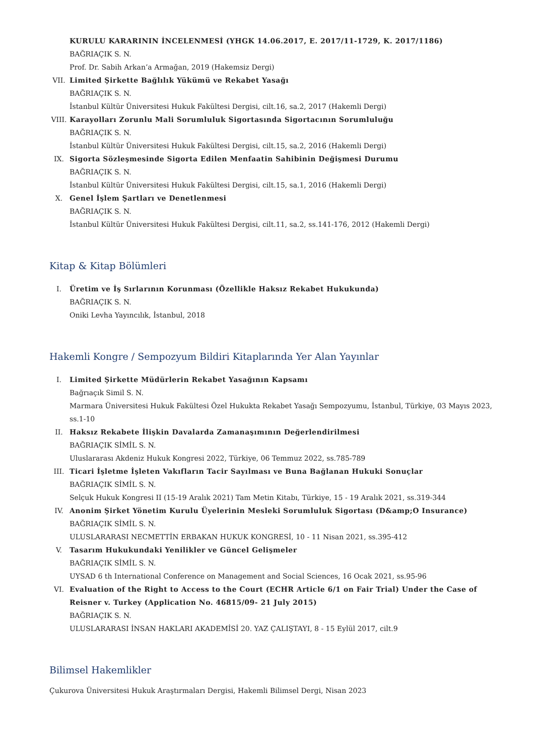KURULU KARARININ İNCELENMESİ (YHGK 14.06.2017, E. 2017/11-1729, K. 2017/1186)
BAĞRIAÇIK S. N.
Prof. Dr. Sabih Arkan’a Armağan, 2019 (Hakemsiz Dergi)
VII. Limited Şirkette Bağlılık Yükümü ve Rekabet Yasağı
BAĞRIAÇIK S. N.
İstanbul Kültür Üniversitesi Hukuk Fakültesi Dergisi, cilt.16, sa.2, 2017 (Hakemli Dergi)
VIII. Karayolları Zorunlu Mali Sorumluluk Sigortasında Sigortacının Sorumluluğu
BAĞRIAÇIK S. N.
İstanbul Kültür Üniversitesi Hukuk Fakültesi Dergisi, cilt.15, sa.2, 2016 (Hakemli Dergi)
IX. Sigorta Sözleşmesinde Sigorta Edilen Menfaatin Sahibinin Değişmesi Durumu
BAĞRIAÇIK S. N.
İstanbul Kültür Üniversitesi Hukuk Fakültesi Dergisi, cilt.15, sa.1, 2016 (Hakemli Dergi)
X. Genel İşlem Şartları ve Denetlenmesi
BAĞRIAÇIK S. N.
İstanbul Kültür Üniversitesi Hukuk Fakültesi Dergisi, cilt.11, sa.2, ss.141-176, 2012 (Hakemli Dergi)
Kitap & Kitap Bölümleri
I. Üretim ve İş Sırlarının Korunması (Özellikle Haksız Rekabet Hukukunda)
BAĞRIAÇIK S. N.
Oniki Levha Yayıncılık, İstanbul, 2018
Hakemli Kongre / Sempozyum Bildiri Kitaplarında Yer Alan Yayınlar
I. Limited Şirkette Müdürlerin Rekabet Yasağının Kapsamı
Bağrıaçık Simil S. N.
Marmara Üniversitesi Hukuk Fakültesi Özel Hukukta Rekabet Yasağı Sempozyumu, İstanbul, Türkiye, 03 Mayıs 2023, ss.1-10
II. Haksız Rekabete İlişkin Davalarda Zamanaşımının Değerlendirilmesi
BAĞRIAÇIK SİMİL S. N.
Uluslararası Akdeniz Hukuk Kongresi 2022, Türkiye, 06 Temmuz 2022, ss.785-789
III. Ticari İşletme İşleten Vakıfların Tacir Sayılması ve Buna Bağlanan Hukuki Sonuçlar
BAĞRIAÇIK SİMİL S. N.
Selçuk Hukuk Kongresi II (15-19 Aralık 2021) Tam Metin Kitabı, Türkiye, 15 - 19 Aralık 2021, ss.319-344
IV. Anonim Şirket Yönetim Kurulu Üyelerinin Mesleki Sorumluluk Sigortası (D&amp;O Insurance)
BAĞRIAÇIK SİMİL S. N.
ULUSLARARASI NECMETTİN ERBAKAN HUKUK KONGRESİ, 10 - 11 Nisan 2021, ss.395-412
V. Tasarım Hukukundaki Yenilikler ve Güncel Gelişmeler
BAĞRIAÇIK SİMİL S. N.
UYSAD 6 th International Conference on Management and Social Sciences, 16 Ocak 2021, ss.95-96
VI. Evaluation of the Right to Access to the Court (ECHR Article 6/1 on Fair Trial) Under the Case of Reisner v. Turkey (Application No. 46815/09- 21 July 2015)
BAĞRIAÇIK S. N.
ULUSLARARASI İNSAN HAKLARI AKADEMİSİ 20. YAZ ÇALIŞTAYI, 8 - 15 Eylül 2017, cilt.9
Bilimsel Hakemlikler
Çukurova Üniversitesi Hukuk Araştırmaları Dergisi, Hakemli Bilimsel Dergi, Nisan 2023